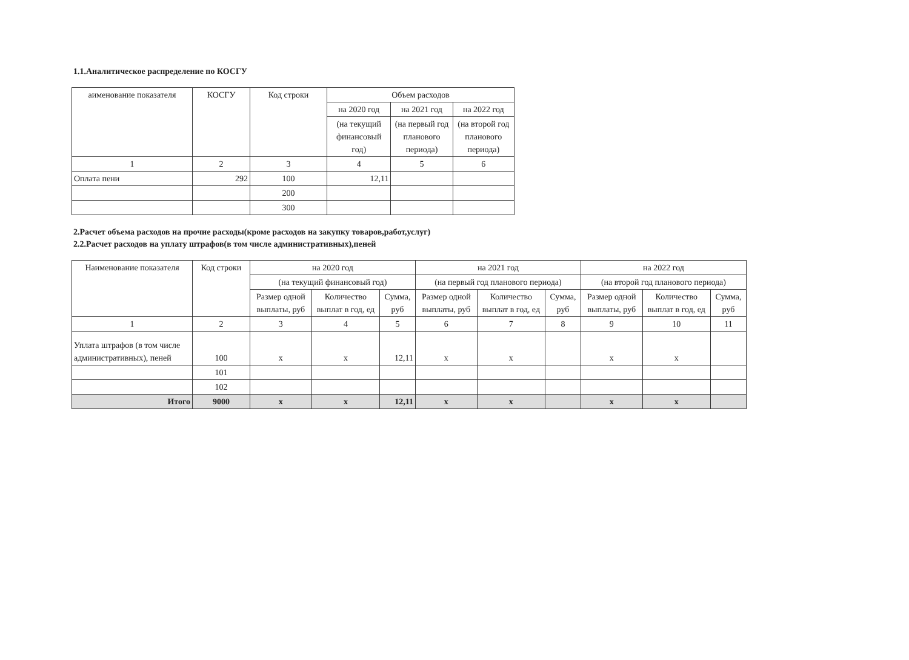1.1.Аналитическое распределение по КОСГУ
| аименование показателя | КОСГУ | Код строки | Объем расходов | | |
| --- | --- | --- | --- | --- | --- |
| | | | на 2020 год | на 2021 год | на 2022 год |
| | | | (на текущий финансовый год) | (на первый год планового периода) | (на второй год планового периода) |
| 1 | 2 | 3 | 4 | 5 | 6 |
| Оплата пени | 292 | 100 | 12,11 | | |
| | | 200 | | | |
| | | 300 | | | |
2.Расчет объема расходов на прочие расходы(кроме расходов на закупку товаров,работ,услуг)
2.2.Расчет расходов на уплату штрафов(в том числе административных),пеней
| Наименование показателя | Код строки | на 2020 год | | | на 2021 год | | | на 2022 год | | |
| --- | --- | --- | --- | --- | --- | --- | --- | --- | --- | --- |
| | | (на текущий финансовый год) | | | (на первый год планового периода) | | | (на второй год планового периода) | | |
| | | Размер одной выплаты, руб | Количество выплат в год, ед | Сумма, руб | Размер одной выплаты, руб | Количество выплат в год, ед | Сумма, руб | Размер одной выплаты, руб | Количество выплат в год, ед | Сумма, руб |
| 1 | 2 | 3 | 4 | 5 | 6 | 7 | 8 | 9 | 10 | 11 |
| Уплата штрафов (в том числе административных), пеней | 100 | x | x | 12,11 | x | x | | x | x | |
| | 101 | | | | | | | | | |
| | 102 | | | | | | | | | |
| Итого | 9000 | x | x | 12,11 | x | x | | x | x | |